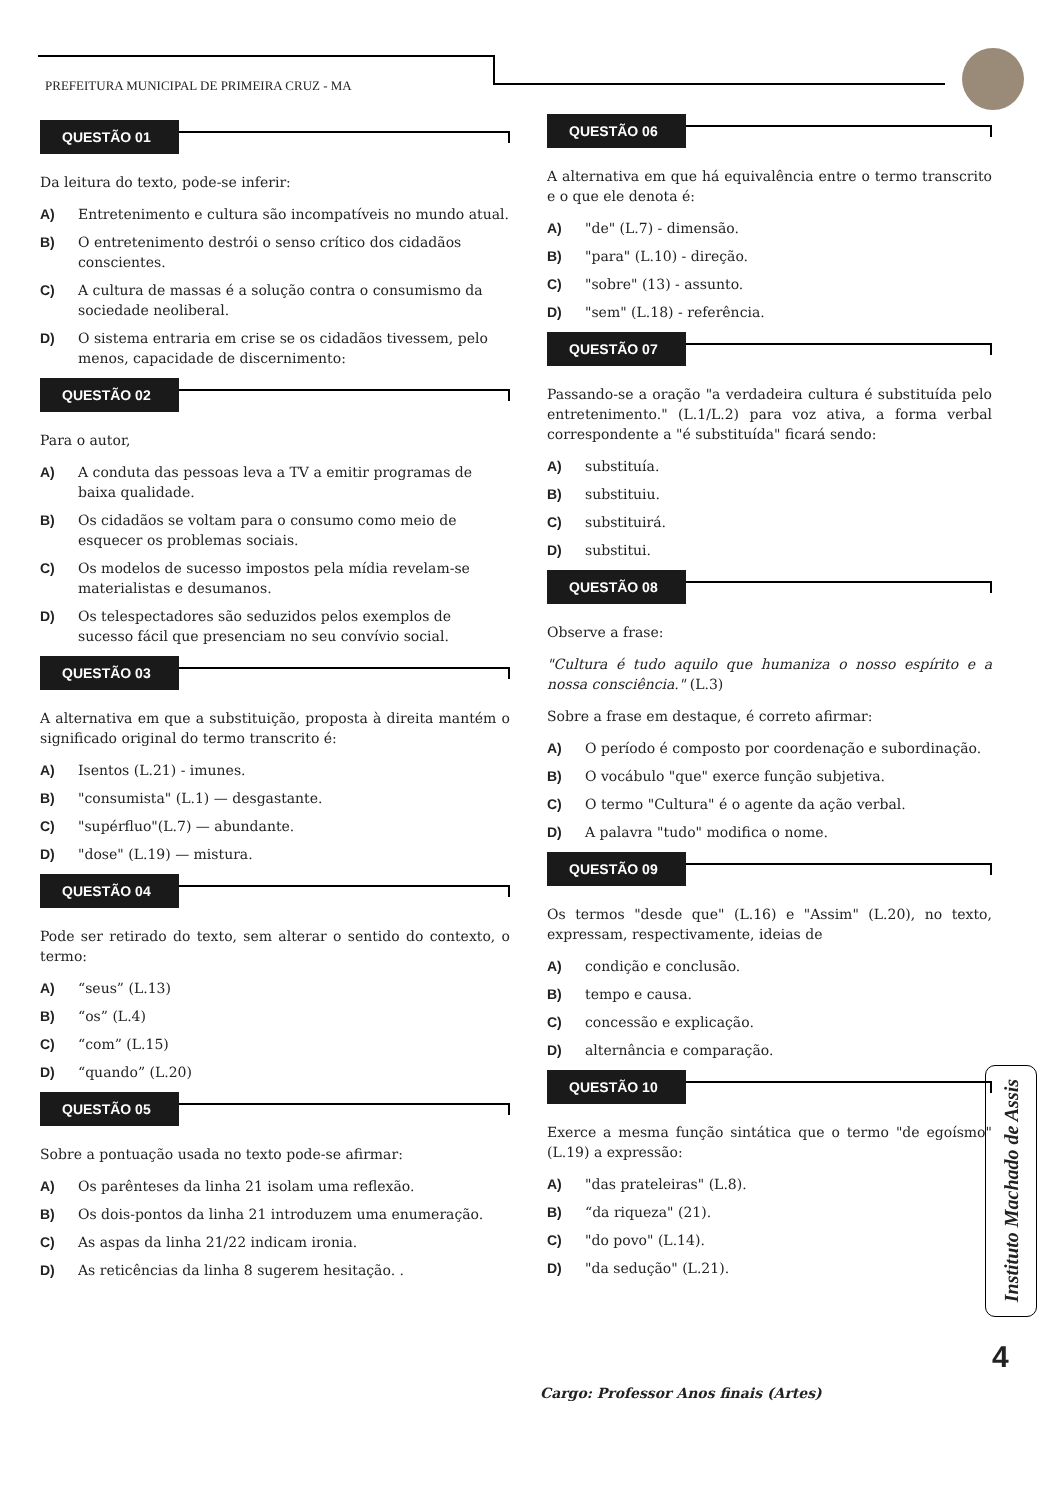PREFEITURA MUNICIPAL DE PRIMEIRA CRUZ - MA
QUESTÃO 01
Da leitura do texto, pode-se inferir:
A) Entretenimento e cultura são incompatíveis no mundo atual.
B) O entretenimento destrói o senso crítico dos cidadãos conscientes.
C) A cultura de massas é a solução contra o consumismo da sociedade neoliberal.
D) O sistema entraria em crise se os cidadãos tivessem, pelo menos, capacidade de discernimento:
QUESTÃO 02
Para o autor,
A) A conduta das pessoas leva a TV a emitir programas de baixa qualidade.
B) Os cidadãos se voltam para o consumo como meio de esquecer os problemas sociais.
C) Os modelos de sucesso impostos pela mídia revelam-se materialistas e desumanos.
D) Os telespectadores são seduzidos pelos exemplos de sucesso fácil que presenciam no seu convívio social.
QUESTÃO 03
A alternativa em que a substituição, proposta à direita mantém o significado original do termo transcrito é:
A) Isentos (L.21) - imunes.
B) "consumista" (L.1) — desgastante.
C) "supérfluo"(L.7) — abundante.
D) "dose" (L.19) — mistura.
QUESTÃO 04
Pode ser retirado do texto, sem alterar o sentido do contexto, o termo:
A) “seus” (L.13)
B) “os” (L.4)
C) “com” (L.15)
D) “quando” (L.20)
QUESTÃO 05
Sobre a pontuação usada no texto pode-se afirmar:
A) Os parênteses da linha 21 isolam uma reflexão.
B) Os dois-pontos da linha 21 introduzem uma enumeração.
C) As aspas da linha 21/22 indicam ironia.
D) As reticências da linha 8 sugerem hesitação. .
QUESTÃO 06
A alternativa em que há equivalência entre o termo transcrito e o que ele denota é:
A) "de" (L.7) - dimensão.
B) "para" (L.10) - direção.
C) "sobre" (13) - assunto.
D) "sem" (L.18) - referência.
QUESTÃO 07
Passando-se a oração "a verdadeira cultura é substituída pelo entretenimento." (L.1/L.2) para voz ativa, a forma verbal correspondente a "é substituída" ficará sendo:
A) substituía.
B) substituiu.
C) substituirá.
D) substitui.
QUESTÃO 08
Observe a frase:
"Cultura é tudo aquilo que humaniza o nosso espírito e a nossa consciência." (L.3)
Sobre a frase em destaque, é correto afirmar:
A) O período é composto por coordenação e subordinação.
B) O vocábulo "que" exerce função subjetiva.
C) O termo "Cultura" é o agente da ação verbal.
D) A palavra "tudo" modifica o nome.
QUESTÃO 09
Os termos "desde que" (L.16) e "Assim" (L.20), no texto, expressam, respectivamente, ideias de
A) condição e conclusão.
B) tempo e causa.
C) concessão e explicação.
D) alternância e comparação.
QUESTÃO 10
Exerce a mesma função sintática que o termo "de egoísmo" (L.19) a expressão:
A) "das prateleiras" (L.8).
B) “da riqueza" (21).
C) "do povo" (L.14).
D) "da sedução" (L.21).
Instituto Machado de Assis
4
Cargo: Professor Anos finais (Artes)